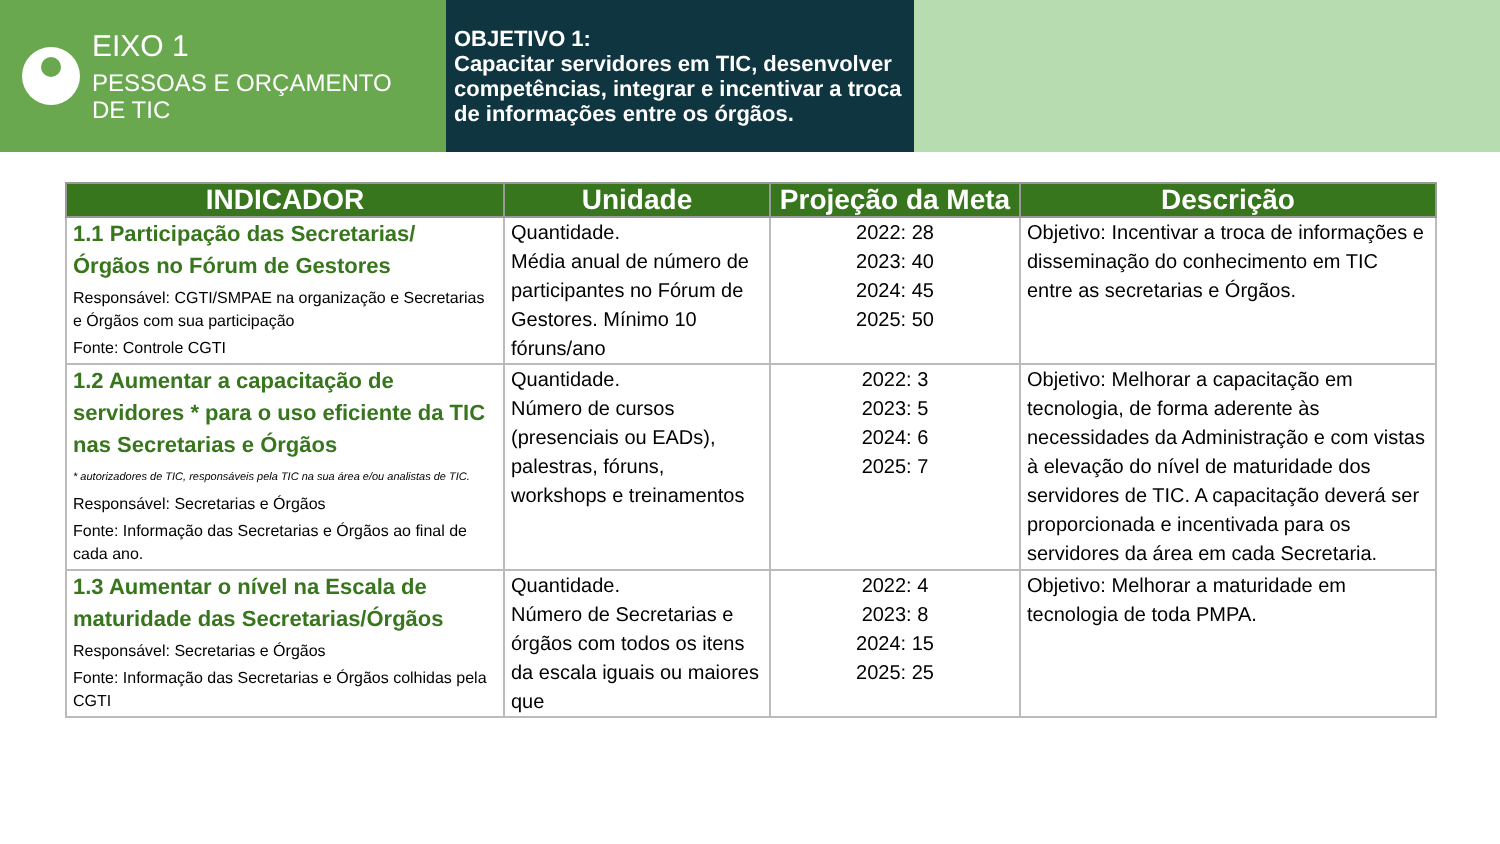EIXO 1
PESSOAS E ORÇAMENTO
DE TIC
OBJETIVO 1:
Capacitar servidores em TIC, desenvolver competências, integrar e incentivar a troca de informações entre os órgãos.
| INDICADOR | Unidade | Projeção da Meta | Descrição |
| --- | --- | --- | --- |
| 1.1 Participação das Secretarias/ Órgãos no Fórum de Gestores Responsável: CGTI/SMPAE na organização e Secretarias e Órgãos com sua participação Fonte: Controle CGTI | Quantidade. Média anual de número de participantes no Fórum de Gestores. Mínimo 10 fóruns/ano | 2022: 28 2023: 40 2024: 45 2025: 50 | Objetivo: Incentivar a troca de informações e disseminação do conhecimento em TIC entre as secretarias e Órgãos. |
| 1.2 Aumentar a capacitação de servidores * para o uso eficiente da TIC nas Secretarias e Órgãos * autorizadores de TIC, responsáveis pela TIC na sua área e/ou analistas de TIC. Responsável: Secretarias e Órgãos Fonte: Informação das Secretarias e Órgãos ao final de cada ano. | Quantidade. Número de cursos (presenciais ou EADs), palestras, fóruns, workshops e treinamentos | 2022: 3 2023: 5 2024: 6 2025: 7 | Objetivo: Melhorar a capacitação em tecnologia, de forma aderente às necessidades da Administração e com vistas à elevação do nível de maturidade dos servidores de TIC. A capacitação deverá ser proporcionada e incentivada para os servidores da área em cada Secretaria. |
| 1.3 Aumentar o nível na Escala de maturidade das Secretarias/Órgãos Responsável: Secretarias e Órgãos Fonte: Informação das Secretarias e Órgãos colhidas pela CGTI | Quantidade. Número de Secretarias e órgãos com todos os itens da escala iguais ou maiores que | 2022: 4 2023: 8 2024: 15 2025: 25 | Objetivo: Melhorar a maturidade em tecnologia de toda PMPA. |